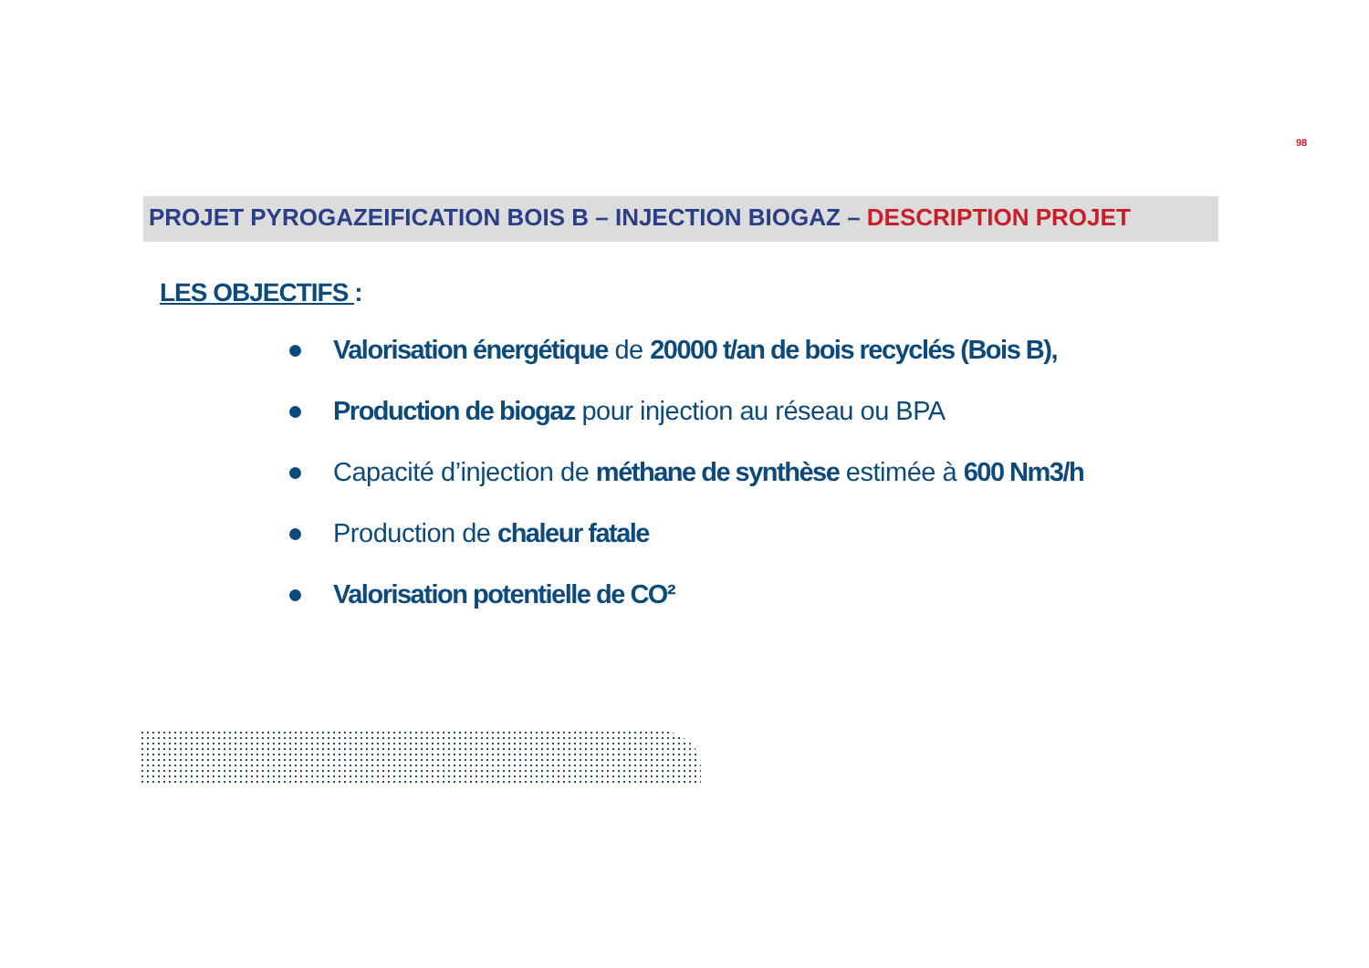98
PROJET PYROGAZEIFICATION BOIS B – INJECTION BIOGAZ – DESCRIPTION PROJET
LES OBJECTIFS :
Valorisation énergétique de 20000 t/an de bois recyclés (Bois B),
Production de biogaz pour injection au réseau ou BPA
Capacité d’injection de méthane de synthèse estimée à 600 Nm3/h
Production de chaleur fatale
Valorisation potentielle de CO²